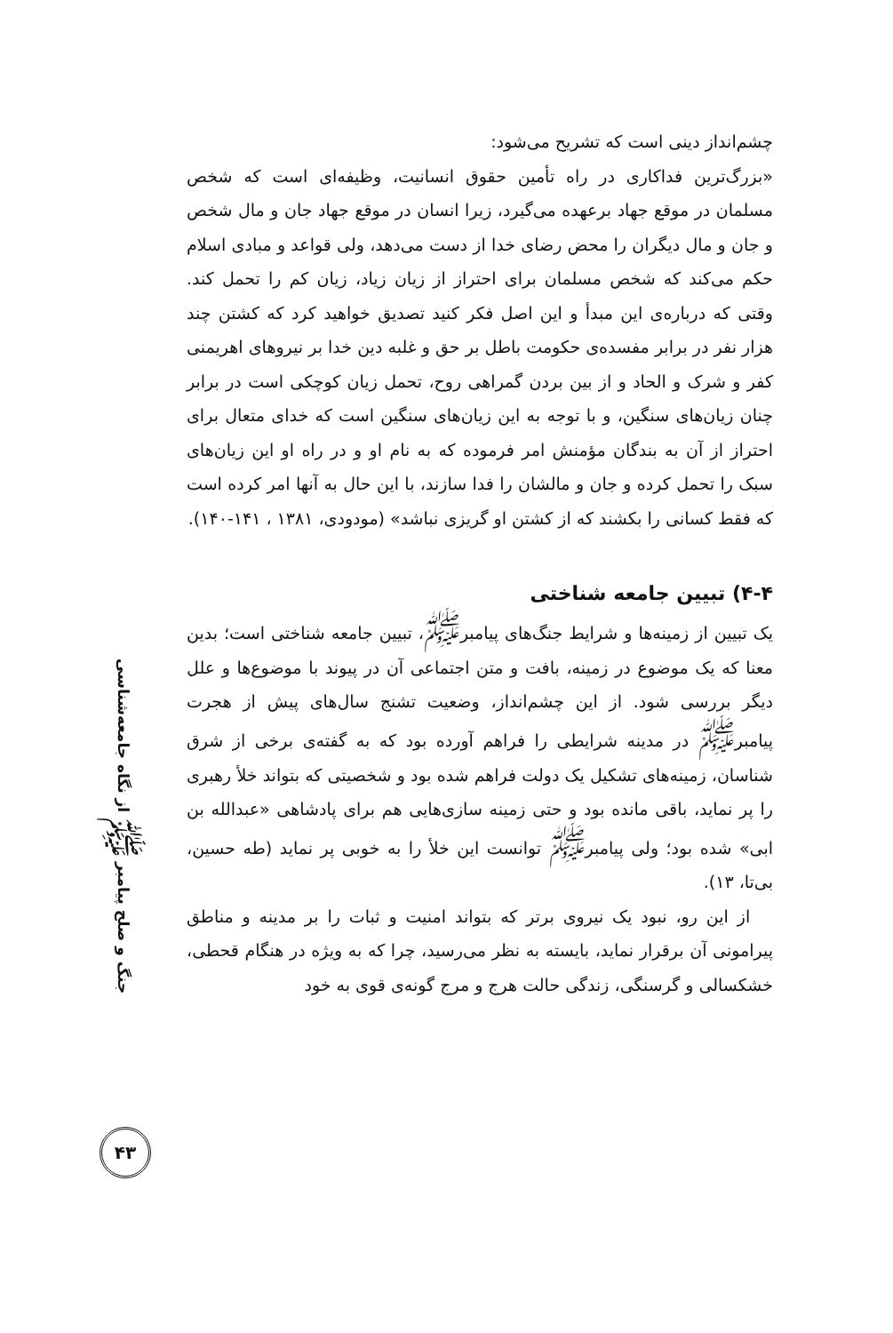چشم‌انداز دینی است که تشریح می‌شود:
«بزرگ‌ترین فداکاری در راه تأمین حقوق انسانیت، وظیفه‌ای است که شخص مسلمان در موقع جهاد برعهده می‌گیرد، زیرا انسان در موقع جهاد جان و مال شخص و جان و مال دیگران را محض رضای خدا از دست می‌دهد، ولی قواعد و مبادی اسلام حکم می‌کند که شخص مسلمان برای احتراز از زیان زیاد، زیان کم را تحمل کند. وقتی که درباره‌ی این مبدأ و این اصل فکر کنید تصدیق خواهید کرد که کشتن چند هزار نفر در برابر مفسده‌ی حکومت باطل بر حق و غلبه دین خدا بر نیروهای اهریمنی کفر و شرک و الحاد و از بین بردن گمراهی روح، تحمل زیان کوچکی است در برابر چنان زیان‌های سنگین، و با توجه به این زیان‌های سنگین است که خدای متعال برای احتراز از آن به بندگان مؤمنش امر فرموده که به نام او و در راه او این زیان‌های سبک را تحمل کرده و جان و مالشان را فدا سازند، با این حال به آنها امر کرده است که فقط کسانی را بکشند که از کشتن او گریزی نباشد» (مودودی، ۱۳۸۱ ، ۱۴۱-۱۴۰).
۴-۴) تبیین جامعه شناختی
یک تبیین از زمینه‌ها و شرایط جنگ‌های پیامبر<sup>ﷺ</sup>، تبیین جامعه شناختی است؛ بدین معنا که یک موضوع در زمینه، بافت و متن اجتماعی آن در پیوند با موضوع‌ها و علل دیگر بررسی شود. از این چشم‌انداز، وضعیت تشنج سال‌های پیش از هجرت پیامبر<sup>ﷺ</sup> در مدینه شرایطی را فراهم آورده بود که به گفته‌ی برخی از شرق شناسان، زمینه‌های تشکیل یک دولت فراهم شده بود و شخصیتی که بتواند خلأ رهبری را پر نماید، باقی مانده بود و حتی زمینه سازی‌هایی هم برای پادشاهی «عبدالله بن ابی» شده بود؛ ولی پیامبر<sup>ﷺ</sup> توانست این خلأ را به خوبی پر نماید (طه حسین، بی‌تا، ۱۳).
از این رو، نبود یک نیروی برتر که بتواند امنیت و ثبات را بر مدینه و مناطق پیرامونی آن برقرار نماید، بایسته به نظر می‌رسید، چرا که به ویژه در هنگام قحطی، خشکسالی و گرسنگی، زندگی حالت هرج و مرج گونه‌ی قوی به خود
جنگ و صلح پیامبر ﷺ از نگاه جامعه‌شناسی
۴۳